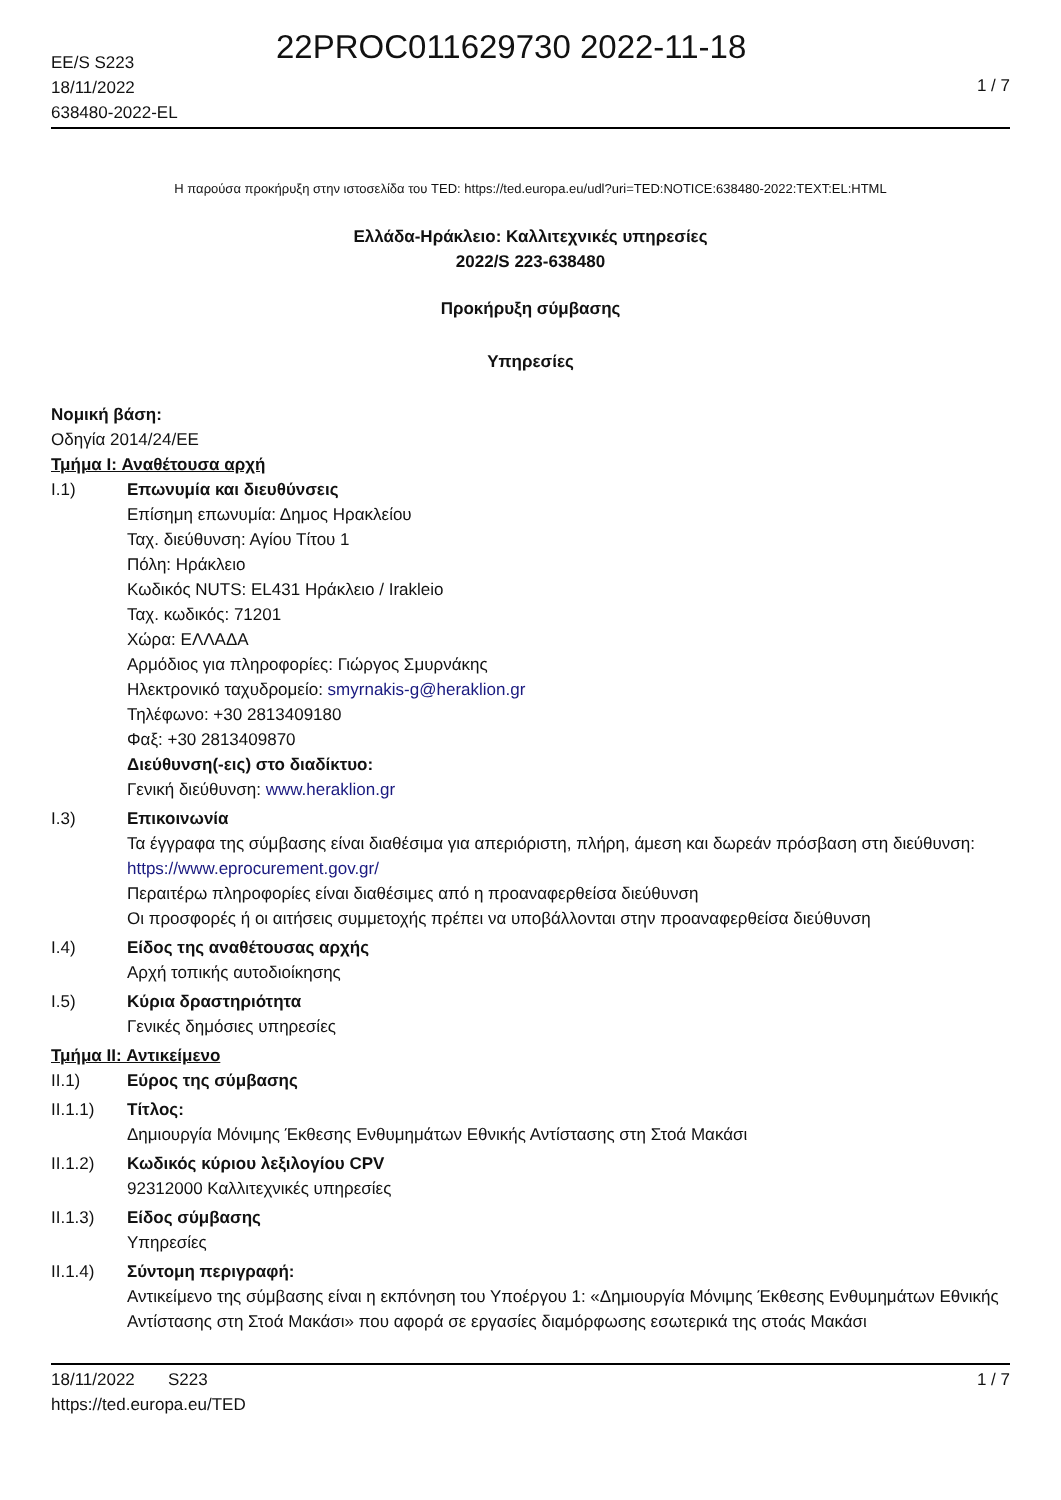22PROC011629730 2022-11-18
EE/S S223
18/11/2022
638480-2022-EL
1 / 7
Η παρούσα προκήρυξη στην ιστοσελίδα του TED: https://ted.europa.eu/udl?uri=TED:NOTICE:638480-2022:TEXT:EL:HTML
Ελλάδα-Ηράκλειο: Καλλιτεχνικές υπηρεσίες
2022/S 223-638480
Προκήρυξη σύμβασης
Υπηρεσίες
Νομική βάση:
Οδηγία 2014/24/ΕΕ
Τμήμα I: Αναθέτουσα αρχή
I.1) Επωνυμία και διευθύνσεις
Επίσημη επωνυμία: Δημος Ηρακλείου
Ταχ. διεύθυνση: Αγίου Τίτου 1
Πόλη: Ηράκλειο
Κωδικός NUTS: EL431 Ηράκλειο / Irakleio
Ταχ. κωδικός: 71201
Χώρα: ΕΛΛΑΔΑ
Αρμόδιος για πληροφορίες: Γιώργος Σμυρνάκης
Ηλεκτρονικό ταχυδρομείο: smyrnakis-g@heraklion.gr
Τηλέφωνο: +30 2813409180
Φαξ: +30 2813409870
Διεύθυνση(-εις) στο διαδίκτυο:
Γενική διεύθυνση: www.heraklion.gr
I.3) Επικοινωνία
Τα έγγραφα της σύμβασης είναι διαθέσιμα για απεριόριστη, πλήρη, άμεση και δωρεάν πρόσβαση στη διεύθυνση: https://www.eprocurement.gov.gr/
Περαιτέρω πληροφορίες είναι διαθέσιμες από η προαναφερθείσα διεύθυνση
Οι προσφορές ή οι αιτήσεις συμμετοχής πρέπει να υποβάλλονται στην προαναφερθείσα διεύθυνση
I.4) Είδος της αναθέτουσας αρχής
Αρχή τοπικής αυτοδιοίκησης
I.5) Κύρια δραστηριότητα
Γενικές δημόσιες υπηρεσίες
Τμήμα II: Αντικείμενο
II.1) Εύρος της σύμβασης
II.1.1) Τίτλος:
Δημιουργία Μόνιμης Έκθεσης Ενθυμημάτων Εθνικής Αντίστασης στη Στοά Μακάσι
II.1.2) Κωδικός κύριου λεξιλογίου CPV
92312000 Καλλιτεχνικές υπηρεσίες
II.1.3) Είδος σύμβασης
Υπηρεσίες
II.1.4) Σύντομη περιγραφή:
Αντικείμενο της σύμβασης είναι η εκπόνηση του Υποέργου 1: «Δημιουργία Μόνιμης Έκθεσης Ενθυμημάτων Εθνικής Αντίστασης στη Στοά Μακάσι» που αφορά σε εργασίες διαμόρφωσης εσωτερικά της στοάς Μακάσι
18/11/2022 S223 1 / 7
https://ted.europa.eu/TED